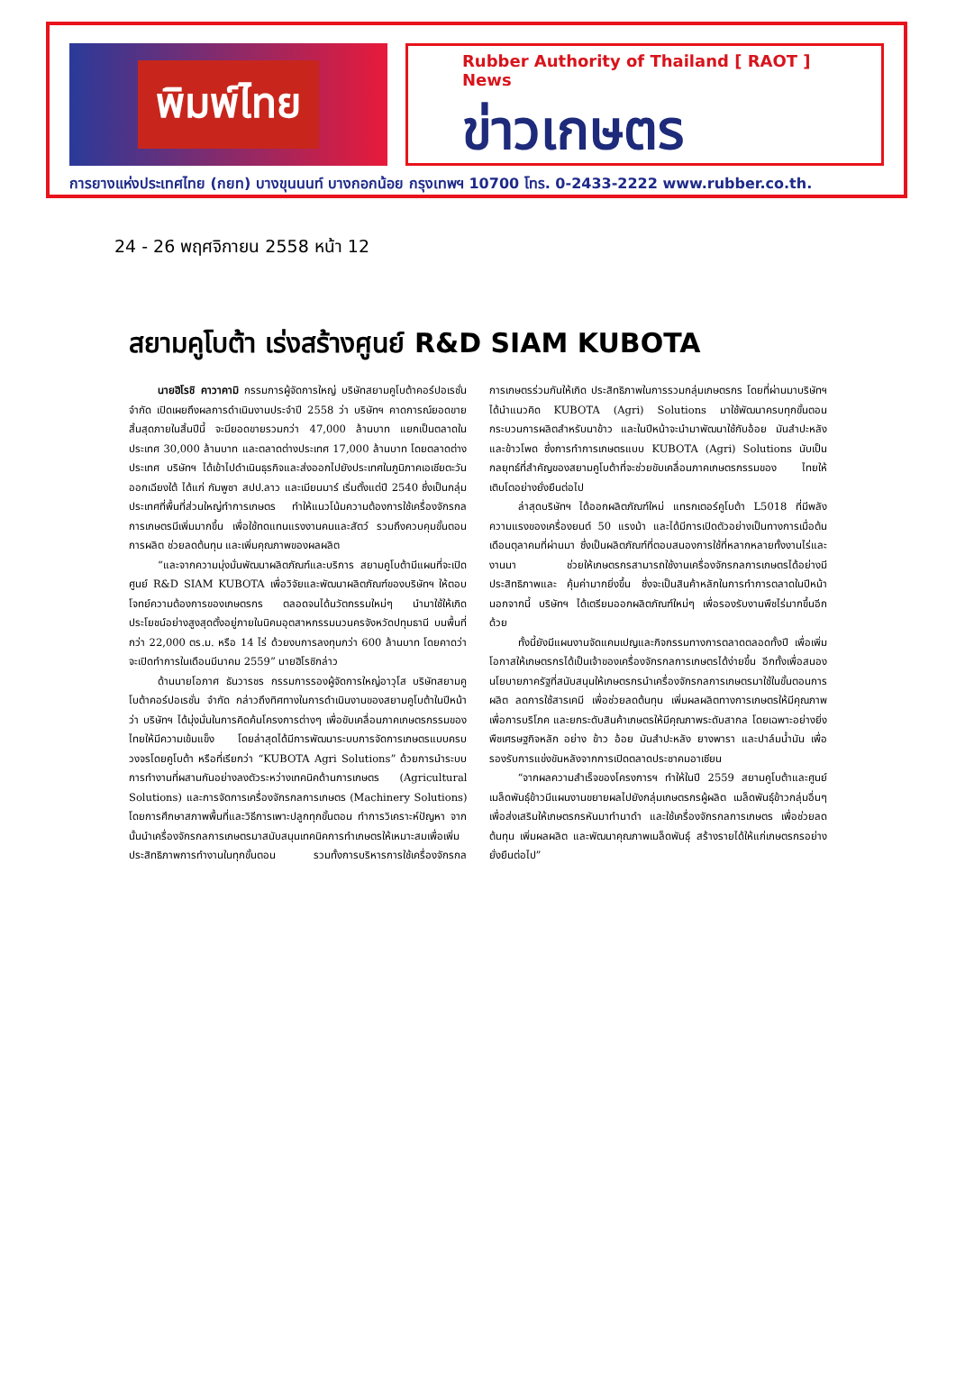พิมพ์ไทย
Rubber Authority of Thailand [ RAOT ] News
ข่าวเกษตร
การยางแห่งประเทศไทย (กยท) บางขุนนนท์ บางกอกน้อย กรุงเทพฯ 10700 โทร. 0-2433-2222 www.rubber.co.th.
24 - 26 พฤศจิกายน 2558 หน้า 12
สยามคูโบต้า เร่งสร้างศูนย์ R&D SIAM KUBOTA
นายฮิโรชิ คาวาคามิ กรรมการผู้จัดการใหญ่ บริษัทสยามคูโบต้าคอร์ปอเรชั่น จำกัด เปิดเผยถึงผลการดำเนินงานประจำปี 2558 ว่า บริษัทฯ คาดการณ์ยอดขายสิ้นสุดภายในสิ้นปีนี้ จะมียอดขายรวมกว่า 47,000 ล้านบาท แยกเป็นตลาดในประเทศ 30,000 ล้านบาท และตลาดต่างประเทศ 17,000 ล้านบาท โดยตลาดต่างประเทศ บริษัทฯ ได้เข้าไปดำเนินธุรกิจและส่งออกไปยังประเทศในภูมิภาคเอเชียตะวันออกเฉียงใต้ ได้แก่ กัมพูชา สปป.ลาว และเมียนมาร์ เริ่มตั้งแต่ปี 2540 ซึ่งเป็นกลุ่มประเทศที่พื้นที่ส่วนใหญ่ทำการเกษตร ทำให้แนวโน้มความต้องการใช้เครื่องจักรกลการเกษตรมีเพิ่มมากขึ้น เพื่อใช้ทดแทนแรงงานคนและสัตว์ รวมถึงควบคุมขั้นตอนการผลิต ช่วยลดต้นทุน และเพิ่มคุณภาพของผลผลิต
“และจากความมุ่งมั่นพัฒนาผลิตภัณฑ์และบริการ สยามคูโบต้ามีแผนที่จะเปิดศูนย์ R&D SIAM KUBOTA เพื่อวิจัยและพัฒนาผลิตภัณฑ์ของบริษัทฯ ให้ตอบโจทย์ความต้องการของเกษตรกร ตลอดจนได้นวัตกรรมใหม่ๆ นำมาใช้ให้เกิดประโยชน์อย่างสูงสุดตั้งอยู่ภายในนิคมอุตสาหกรรมนวนครจังหวัดปทุมธานี บนพื้นที่กว่า 22,000 ตร.ม. หรือ 14 ไร่ ด้วยงบการลงทุนกว่า 600 ล้านบาท โดยคาดว่าจะเปิดทำการในเดือนมีนาคม 2559” นายฮิโรชิกล่าว
ด้านนายโอภาศ ธันวารชร กรรมการรองผู้จัดการใหญ่อาวุโส บริษัทสยามคูโบต้าคอร์ปอเรชั่น จำกัด กล่าวถึงทิศทางในการดำเนินงานของสยามคูโบต้าในปีหน้าว่า บริษัทฯ ได้มุ่งมั่นในการคิดค้นโครงการต่างๆ เพื่อขับเคลื่อนภาคเกษตรกรรมของไทยให้มีความเข้มแข็ง โดยล่าสุดได้มีการพัฒนาระบบการจัดการเกษตรแบบครบวงจรโดยคูโบต้า หรือที่เรียกว่า “KUBOTA Agri Solutions” ด้วยการนำระบบการทำงานที่ผสานกันอย่างลงตัวระหว่างเทคนิคด้านการเกษตร (Agricultural Solutions) และการจัดการเครื่องจักรกลการเกษตร (Machinery Solutions) โดยการศึกษาสภาพพื้นที่และวิธีการเพาะปลูกทุกขั้นตอน ทำการวิเคราะห์ปัญหา จากนั้นนำเครื่องจักรกลการเกษตรมาสนับสนุนเทคนิคการทำเกษตรให้เหมาะสมเพื่อเพิ่มประสิทธิภาพการทำงานในทุกขั้นตอน รวมทั้งการบริหารการใช้เครื่องจักรกลการเกษตรร่วมกันให้เกิด ประสิทธิภาพในการรวมกลุ่มเกษตรกร โดยที่ผ่านมาบริษัทฯ ได้นำแนวคิด KUBOTA (Agri) Solutions มาใช้พัฒนาครบทุกขั้นตอนกระบวนการผลิตสำหรับนาข้าว และในปีหน้าจะนำมาพัฒนาใช้กับอ้อย มันสำปะหลัง และข้าวโพด ซึ่งการทำการเกษตรแบบ KUBOTA (Agri) Solutions นับเป็นกลยุทธ์ที่สำคัญของสยามคูโบต้าที่จะช่วยขับเคลื่อนภาคเกษตรกรรมของ ไทยให้เติบโตอย่างยั่งยืนต่อไป
ล่าสุดบริษัทฯ ได้ออกผลิตภัณฑ์ใหม่ แทรกเตอร์คูโบต้า L5018 ที่มีพลังความแรงของเครื่องยนต์ 50 แรงม้า และได้มีการเปิดตัวอย่างเป็นทางการเมื่อต้นเดือนตุลาคมที่ผ่านมา ซึ่งเป็นผลิตภัณฑ์ที่ตอบสนองการใช้ที่หลากหลายทั้งงานไร่และงานนา ช่วยให้เกษตรกรสามารถใช้งานเครื่องจักรกลการเกษตรได้อย่างมีประสิทธิภาพและ คุ้มค่ามากยิ่งขึ้น ซึ่งจะเป็นสินค้าหลักในการทำการตลาดในปีหน้า นอกจากนี้ บริษัทฯ ได้เตรียมออกผลิตภัณฑ์ใหม่ๆ เพื่อรองรับงานพืชไร่มากขึ้นอีกด้วย
ทั้งนี้ยังมีแผนงานจัดแคมเปญและกิจกรรมทางการตลาดตลอดทั้งปี เพื่อเพิ่มโอกาสให้เกษตรกรได้เป็นเจ้าของเครื่องจักรกลการเกษตรได้ง่ายขึ้น อีกทั้งเพื่อสนองนโยบายภาครัฐที่สนับสนุนให้เกษตรกรนำเครื่องจักรกลการเกษตรมาใช้ในขั้นตอนการผลิต ลดการใช้สารเคมี เพื่อช่วยลดต้นทุน เพิ่มผลผลิตทางการเกษตรให้มีคุณภาพเพื่อการบริโภค และยกระดับสินค้าเกษตรให้มีคุณภาพระดับสากล โดยเฉพาะอย่างยิ่งพืชเศรษฐกิจหลัก อย่าง ข้าว อ้อย มันสำปะหลัง ยางพารา และปาล์มน้ำมัน เพื่อรองรับการแข่งขันหลังจากการเปิดตลาดประชาคมอาเซียน
“จากผลความสำเร็จของโครงการฯ ทำให้ในปี 2559 สยามคูโบต้าและศูนย์เมล็ดพันธุ์ข้าวมีแผนงานขยายผลไปยังกลุ่มเกษตรกรผู้ผลิต เมล็ดพันธุ์ข้าวกลุ่มอื่นๆ เพื่อส่งเสริมให้เกษตรกรหันมาทำนาดำ และใช้เครื่องจักรกลการเกษตร เพื่อช่วยลดต้นทุน เพิ่มผลผลิต และพัฒนาคุณภาพเมล็ดพันธุ์ สร้างรายได้ให้แก่เกษตรกรอย่างยั่งยืนต่อไป”